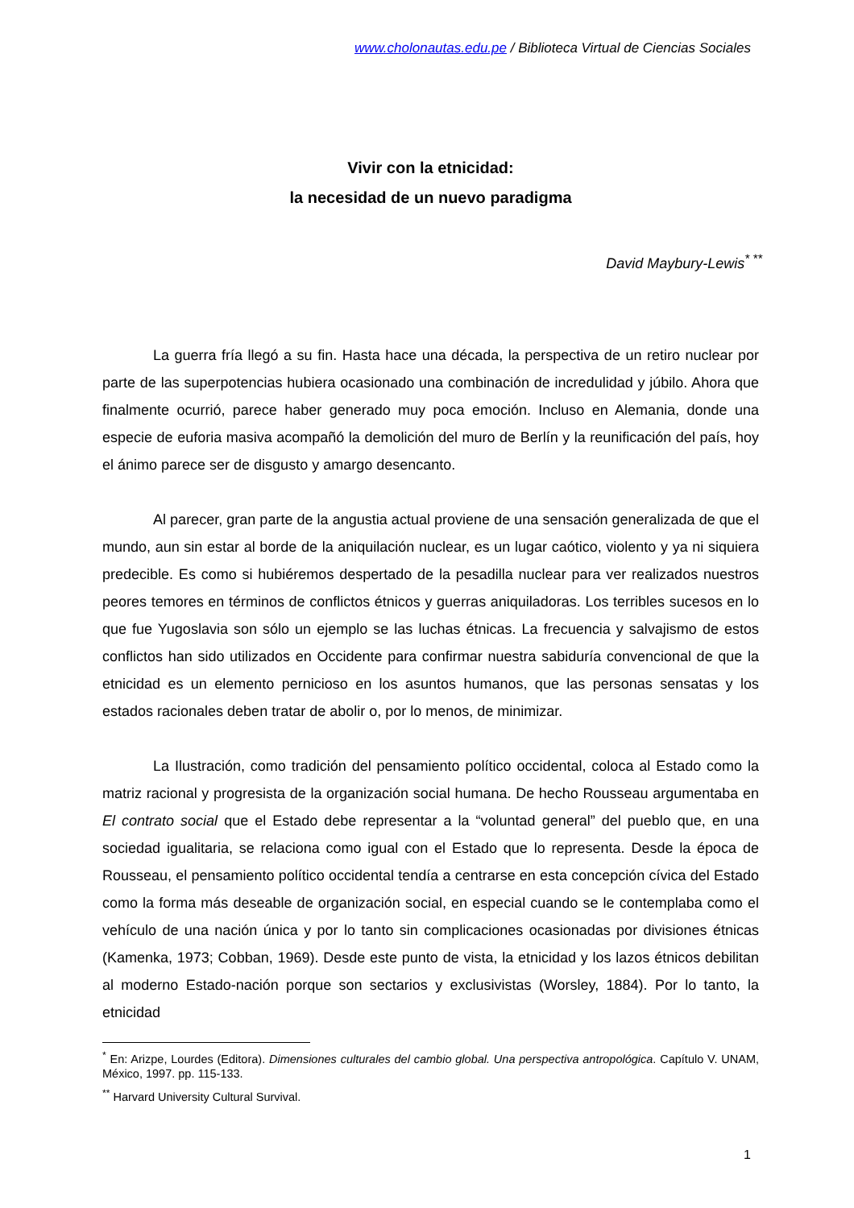www.cholonautas.edu.pe / Biblioteca Virtual de Ciencias Sociales
Vivir con la etnicidad:
la necesidad de un nuevo paradigma
David Maybury-Lewis<sup>* **</sup>
La guerra fría llegó a su fin. Hasta hace una década, la perspectiva de un retiro nuclear por parte de las superpotencias hubiera ocasionado una combinación de incredulidad y júbilo. Ahora que finalmente ocurrió, parece haber generado muy poca emoción. Incluso en Alemania, donde una especie de euforia masiva acompañó la demolición del muro de Berlín y la reunificación del país, hoy el ánimo parece ser de disgusto y amargo desencanto.
Al parecer, gran parte de la angustia actual proviene de una sensación generalizada de que el mundo, aun sin estar al borde de la aniquilación nuclear, es un lugar caótico, violento y ya ni siquiera predecible. Es como si hubiéremos despertado de la pesadilla nuclear para ver realizados nuestros peores temores en términos de conflictos étnicos y guerras aniquiladoras. Los terribles sucesos en lo que fue Yugoslavia son sólo un ejemplo se las luchas étnicas. La frecuencia y salvajismo de estos conflictos han sido utilizados en Occidente para confirmar nuestra sabiduría convencional de que la etnicidad es un elemento pernicioso en los asuntos humanos, que las personas sensatas y los estados racionales deben tratar de abolir o, por lo menos, de minimizar.
La Ilustración, como tradición del pensamiento político occidental, coloca al Estado como la matriz racional y progresista de la organización social humana. De hecho Rousseau argumentaba en El contrato social que el Estado debe representar a la “voluntad general” del pueblo que, en una sociedad igualitaria, se relaciona como igual con el Estado que lo representa. Desde la época de Rousseau, el pensamiento político occidental tendía a centrarse en esta concepción cívica del Estado como la forma más deseable de organización social, en especial cuando se le contemplaba como el vehículo de una nación única y por lo tanto sin complicaciones ocasionadas por divisiones étnicas (Kamenka, 1973; Cobban, 1969). Desde este punto de vista, la etnicidad y los lazos étnicos debilitan al moderno Estado-nación porque son sectarios y exclusivistas (Worsley, 1884). Por lo tanto, la etnicidad
<sup>*</sup> En: Arizpe, Lourdes (Editora). Dimensiones culturales del cambio global. Una perspectiva antropológica. Capítulo V. UNAM, México, 1997. pp. 115-133.
<sup>**</sup> Harvard University Cultural Survival.
1